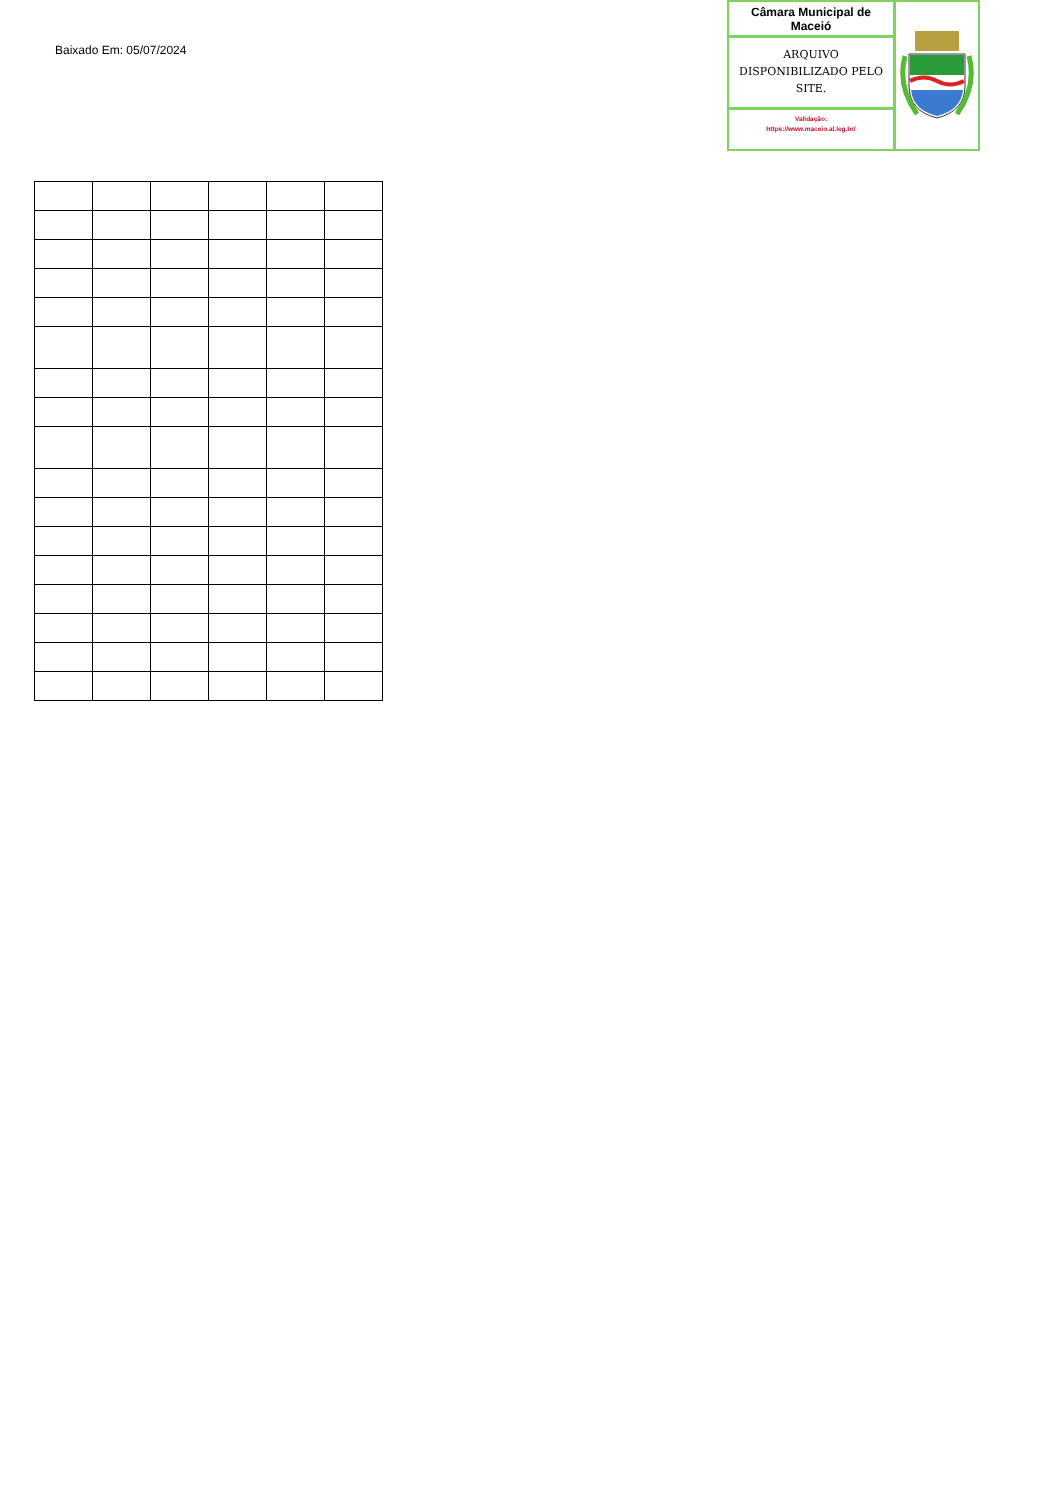Baixado Em: 05/07/2024
Câmara Municipal de Maceió
ARQUIVO DISPONIBILIZADO PELO SITE.
Validação:
https://www.maceio.al.leg.br/